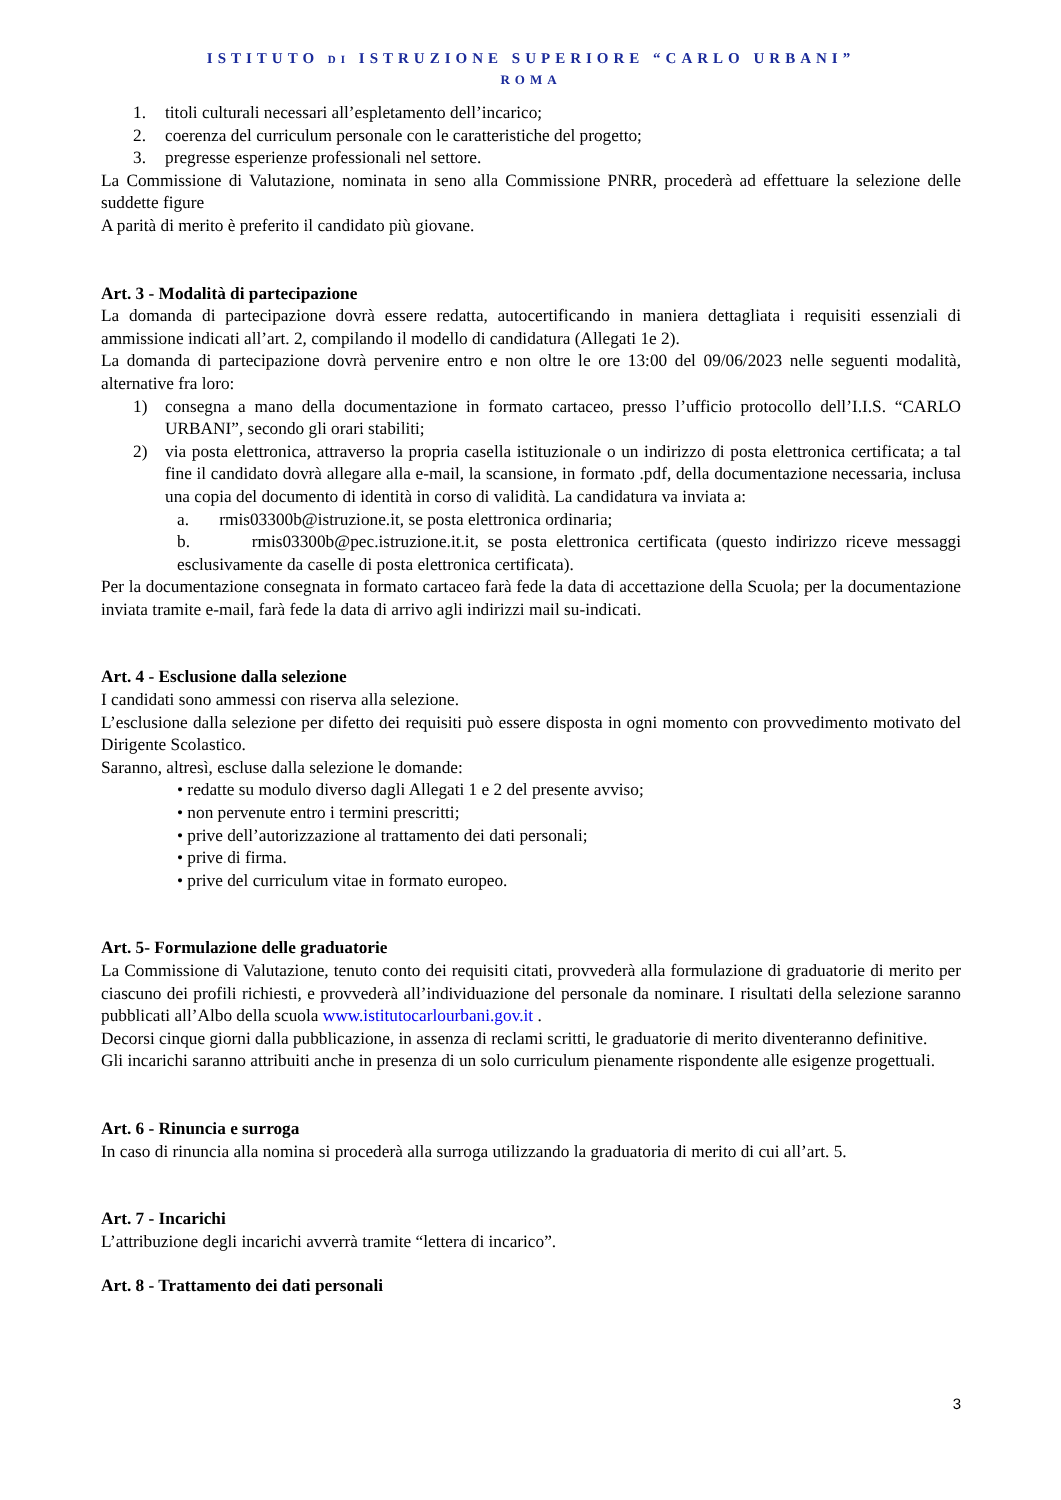ISTITUTO DI ISTRUZIONE SUPERIORE “CARLO URBANI”
ROMA
1. titoli culturali necessari all’espletamento dell’incarico;
2. coerenza del curriculum personale con le caratteristiche del progetto;
3. pregresse esperienze professionali nel settore.
La Commissione di Valutazione, nominata in seno alla Commissione PNRR, procederà ad effettuare la selezione delle suddette figure
A parità di merito è preferito il candidato più giovane.
Art. 3 - Modalità di partecipazione
La domanda di partecipazione dovrà essere redatta, autocertificando in maniera dettagliata i requisiti essenziali di ammissione indicati all’art. 2, compilando il modello di candidatura (Allegati 1e 2).
La domanda di partecipazione dovrà pervenire entro e non oltre le ore 13:00 del 09/06/2023 nelle seguenti modalità, alternative fra loro:
1) consegna a mano della documentazione in formato cartaceo, presso l’ufficio protocollo dell’I.I.S. “CARLO URBANI”, secondo gli orari stabiliti;
2) via posta elettronica, attraverso la propria casella istituzionale o un indirizzo di posta elettronica certificata; a tal fine il candidato dovrà allegare alla e-mail, la scansione, in formato .pdf, della documentazione necessaria, inclusa una copia del documento di identità in corso di validità. La candidatura va inviata a:
a. rmis03300b@istruzione.it, se posta elettronica ordinaria;
b. rmis03300b@pec.istruzione.it.it, se posta elettronica certificata (questo indirizzo riceve messaggi esclusivamente da caselle di posta elettronica certificata).
Per la documentazione consegnata in formato cartaceo farà fede la data di accettazione della Scuola; per la documentazione inviata tramite e-mail, farà fede la data di arrivo agli indirizzi mail su-indicati.
Art. 4 - Esclusione dalla selezione
I candidati sono ammessi con riserva alla selezione.
L’esclusione dalla selezione per difetto dei requisiti può essere disposta in ogni momento con provvedimento motivato del Dirigente Scolastico.
Saranno, altresì, escluse dalla selezione le domande:
• redatte su modulo diverso dagli Allegati 1 e 2 del presente avviso;
• non pervenute entro i termini prescritti;
• prive dell’autorizzazione al trattamento dei dati personali;
• prive di firma.
• prive del curriculum vitae in formato europeo.
Art. 5- Formulazione delle graduatorie
La Commissione di Valutazione, tenuto conto dei requisiti citati, provvederà alla formulazione di graduatorie di merito per ciascuno dei profili richiesti, e provvederà all’individuazione del personale da nominare. I risultati della selezione saranno pubblicati all’Albo della scuola www.istitutocarlourbani.gov.it .
Decorsi cinque giorni dalla pubblicazione, in assenza di reclami scritti, le graduatorie di merito diventeranno definitive.
Gli incarichi saranno attribuiti anche in presenza di un solo curriculum pienamente rispondente alle esigenze progettuali.
Art. 6 - Rinuncia e surroga
In caso di rinuncia alla nomina si procederà alla surroga utilizzando la graduatoria di merito di cui all’art. 5.
Art. 7 - Incarichi
L’attribuzione degli incarichi avverrà tramite “lettera di incarico”.
Art. 8 - Trattamento dei dati personali
3